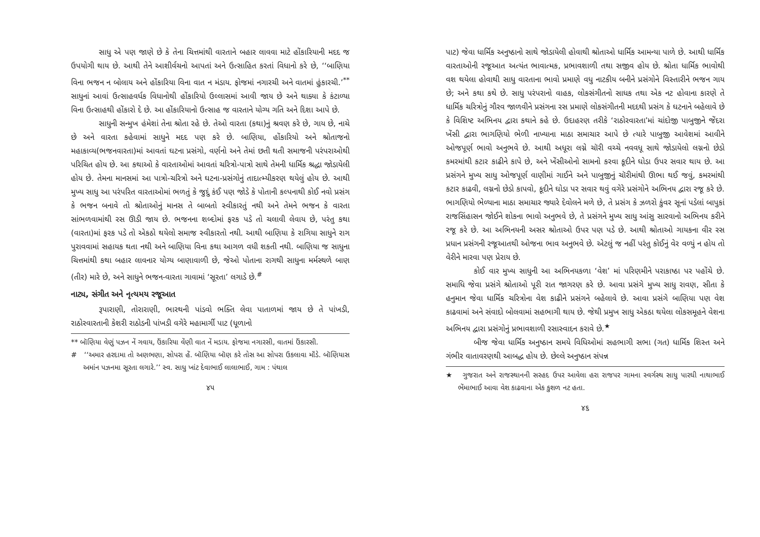સાધુ એ પણ જાણે છે કે તેના ચિત્તમાંથી વારતાને બહાર લાવવા માટે હોંકારિયાની મદદ જ ઉપયોગી થાય છે. આથી તેને આશીર્વચનો આપતાં અને ઉત્સાહિત કરતાં વિધાનો કરે છે, ‘‘બાણિયા વિના ભજન ન બોલાય અને હોંકારિયા વિના વાત ન મંડાય. ફોજમાં નગારચી અને વાતમાં હુંકારચી.’<sup>**</sup> સાધુનાં આવાં ઉત્સાહવર્ધક વિધાનોથી હોંકારિયો ઉલ્લાસમાં આવી જાય છે અને થાક્યા કે કંટાળ્યા વિના ઉત્સાહથી હોંકારો દે છે. આ હોંકારિયાનો ઉત્સાહ જ વારતાને યોગ્ય ગતિ અને દિશા આપે છે.
સાધુની સન્મુખ હંમેશાં તેના શ્રોતા રહે છે. તેઓ વારતા (કથા)નું શ્રવણ કરે છે, ગાય છે, નાચે છે અને વારતા કહેવામાં સાધુને મદદ પણ કરે છે. બાણિયા, હોંકારિયો અને શ્રોતાજનો મહાકાવ્ય(ભજનવારતા)માં આવતાં ઘટના પ્રસંગો, વર્ણનો અને તેમાં છતી થતી સમાજની પરંપરાઓથી પરિચિત હોય છે. આ કથાઓ કે વારતાઓમાં આવતાં ચરિત્રો-પાત્રો સાથે તેમની ધાર્મિક શ્રદ્ધા જોડાયેલી હોય છે. તેમના માનસમાં આ પાત્રો-ચરિત્રો અને ઘટના-પ્રસંગોનું તાદાત્મ્યીકરણ થયેલું હોય છે. આથી મુખ્ય સાધુ આ પરંપરિત વારતાઓમાં ભળતું કે જુદું કંઈ પણ જોડે કે પોતાની કલ્પનાથી કોઈ નવો પ્રસંગ કે ભજન બનાવે તો શ્રોતાઓનું માનસ તે બાબતો સ્વીકારતું નથી અને તેમને ભજન કે વારતા સાંભળવામાંથી રસ ઊડી જાય છે. ભજનના શબ્દોમાં ફરક પડે તો ચલાવી લેવાય છે, પરંતુ કથા (વારતા)માં ફરક પડે તો એકઠો થયેલો સમાજ સ્વીકારતો નથી. આથી બાણિયા કે રાગિયા સાધુને રાગ પુરાવવામાં સહાયક થતા નથી અને બાણિયા વિના કથા આગળ વધી શકતી નથી. બાણિયા જ સાધુના ચિત્તમાંથી કથા બહાર લાવનાર યોગ્ય બાણાવાળી છે, જેઓ પોતાના રાગથી સાધુના મર્મસ્થળે બાણ (તીર) મારે છે, અને સાધુને ભજન-વારતા ગાવામાં ‘સૂરતા’ લગાડે છે.<sup>#</sup>
નાટ્ય, સંગીત અને નૃત્યમય રજૂઆત
રૂપારાણી, તોરારાણી, ભારથની પાંડવો ભક્તિ લેવા પાતાળમાં જાય છે તે પાંખડી, રાઠોરવારતાની કેશરી રાઠોડની પાંખડી વગેરે મહામાર્ગી પાટ (ધૂળાનો
** બૉણિયા વેણું પઝન નેં ગવાય, ઉંકારિયા વેંણી વાત નેં મડાય. ફોજમા નગારસી, વાતમાં ઉંકારસી.
# ‘‘અમાર હરદામા તો અણભણા, સોપરા હેં. બૉણિયા બૉણ કરે તોસ આ સોપરા ઉકલાવા મૉંડે. બૉણિયાસ અમાંન પઝનમા સૂરતા લગારે.’’ સ્વ. સાધુ ખાંટ દેવાભાઈ લાલાભાઈ, ગામ : પંથાલ
૪૫
પાટ) જેવા ધાર્મિક અનુષ્ઠાનો સાથે જોડાયેલી હોવાથી શ્રોતાઓ ધાર્મિક આમન્યા પાળે છે. આથી ધાર્મિક વારતાઓની રજૂઆત અત્યંત ભાવાત્મક, પ્રભાવશાળી તથા સજીવ હોય છે. શ્રોતા ધાર્મિક ભાવોથી વશ થયેલા હોવાથી સાધુ વારતાના ભાવો પ્રમાણે વધુ નાટકીય બનીને પ્રસંગોને વિસ્તારીને ભજન ગાય છે; અને કથા કથે છે. સાધુ પરંપરાનો વાહક, લોકસંગીતનો સાધક તથા એક નટ હોવાના કારણે તે ધાર્મિક ચરિત્રોનું ગૌરવ જાળવીને પ્રસંગના રસ પ્રમાણે લોકસંગીતની મદદથી પ્રસંગ કે ઘટનાને બહેલાવે છે કે વિશિષ્ટ અભિનય દ્વારા કથાને કહે છે. ઉદાહરણ તરીકે ‘રાઠોરવારતા’માં ચાંદોજી પાબુજીને જેંદરા ખેંસી દ્વારા ભાગણિયો ભેળી નાખ્યાના માઠા સમાચાર આપે છે ત્યારે પાબુજી આવેશમાં આવીને ઓજપૂર્ણ ભાવો અનુભવે છે. આથી અધૂરા લગ્ને ચૉરી વચ્ચે નવવધૂ સાથે જોડાયેલો લગ્નનો છેડો કમરમાંથી કટાર કાઢીને કાપે છે, અને ખેંસીઓનો સામનો કરવા કૂદીને ઘોડા ઉપર સવાર થાય છે. આ પ્રસંગને મુખ્ય સાધુ ઓજપૂર્ણ વાણીમાં ગાઈને અને પાબુજીનું ચૉરીમાંથી ઊભા થઈ જવું, કમરમાંથી કટાર કાઢવી, લગ્નનો છેડો કાપવો, કૂદીને ઘોડા પર સવાર થવું વગેરે પ્રસંગોને અભિનય દ્વારા રજૂ કરે છે. ભાગણિયો ભેળ્યાના માઠા સમાચાર જ્યારે દેવોલને મળે છે, તે પ્રસંગ કે ઝળરો કુંવર સૂનાં પડેલાં બાપુકાં રાજસિંહાસન જોઈને શોકના ભાવો અનુભવે છે, તે પ્રસંગને મુખ્ય સાધુ આંસુ સારવાનો અભિનય કરીને રજૂ કરે છે. આ અભિનયની અસર શ્રોતાઓ ઉપર પણ પડે છે. આથી શ્રોતાઓ ગાયકના વીર રસ પ્રધાન પ્રસંગની રજૂઆતથી ઓજના ભાવ અનુભવે છે. એટલું જ નહીં પરંતુ કોઈનું વેર વળ્યું ન હોય તો વેરીને મારવા પણ પ્રેરાય છે.
કોઈ વાર મુખ્ય સાધુની આ અભિનયકળા ‘વેશ’ માં પરિણમીને પરાકાષ્ઠા પર પહોંચે છે. સમાધિ જેવા પ્રસંગે શ્રોતાઓ પૂરી રાત જાગરણ કરે છે. આવા પ્રસંગે મુખ્ય સાધુ રાવણ, સીતા કે હનુમાન જેવા ધાર્મિક ચરિત્રોના વેશ કાઢીને પ્રસંગને બહેલાવે છે. આવા પ્રસંગે બાણિયા પણ વેશ કાઢવામાં અને સંવાદો બોલવામાં સહભાગી થાય છે. જેથી પ્રમુખ સાધુ એકઠા થયેલા લોકસમૂહને વેશના અભિનય દ્વારા પ્રસંગોનું પ્રભાવશાળી રસાસ્વાદન કરાવે છે.<sup>★</sup>
બીજ જેવા ધાર્મિક અનુષ્ઠાન સમયે વિધિઓમાં સહભાગી સભા (ગત) ધાર્મિક શિસ્ત અને ગંભીર વાતાવરણથી આબદ્ધ હોય છે. છેલ્લે અનુષ્ઠાન સંપન્ન
★ ગુજરાત અને રાજસ્થાનની સરહદ ઉપર આવેલા હરા રાજપર ગામના સ્વર્ગસ્થ સાધુ પારઘી નાથાભાઈ ભેંમાભાઈ આવા વેશ કાઢવાના એક કુશળ નટ હતા.
૪૬